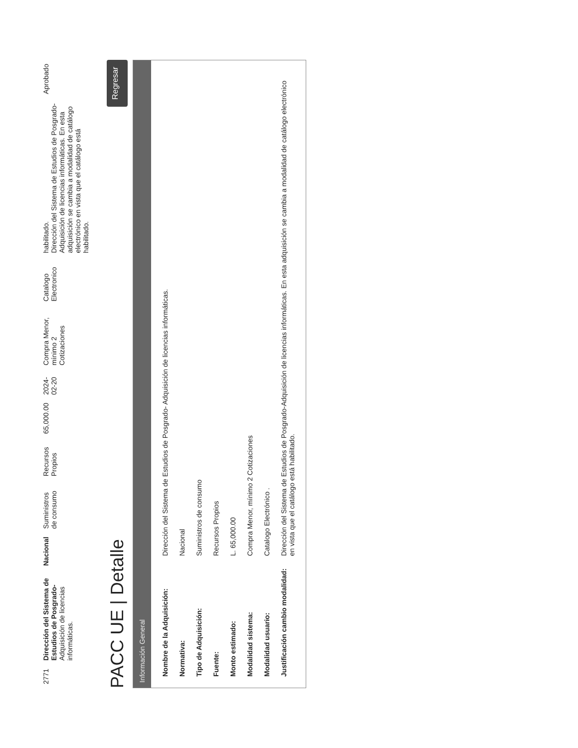| 2771 | Dirección del Sistema de Estudios de Posgrado- Adquisición de licencias informáticas. | Nacional | Suministros de consumo | Recursos Propios | 65,000.00 | 2024-02-20 | Compra Menor, mínimo 2 Cotizaciones | Catalogo Electronico | habilitado. Dirección del Sistema de Estudios de Posgrado- Adquisición de licencias informáticas. En esta adquisición se cambia a modalidad de catálogo electrónico en vista que el catálogo está habilitado. | Aprobado |
PACC UE | Detalle Regresar
Información General
| Nombre de la Adquisición: | Dirección del Sistema de Estudios de Posgrado- Adquisición de licencias informáticas. |
| Normativa: | Nacional |
| Tipo de Adquisición: | Suministros de consumo |
| Fuente: | Recursos Propios |
| Monto estimado: | L. 65,000.00 |
| Modalidad sistema: | Compra Menor, mínimo 2 Cotizaciones |
| Modalidad usuario: | Catalogo Electrónico . |
| Justificación cambio modalidad: | Dirección del Sistema de Estudios de Posgrado-Adquisición de licencias informáticas. En esta adquisición se cambia a modalidad de catálogo electrónico en vista que el catálogo está habilitado. |